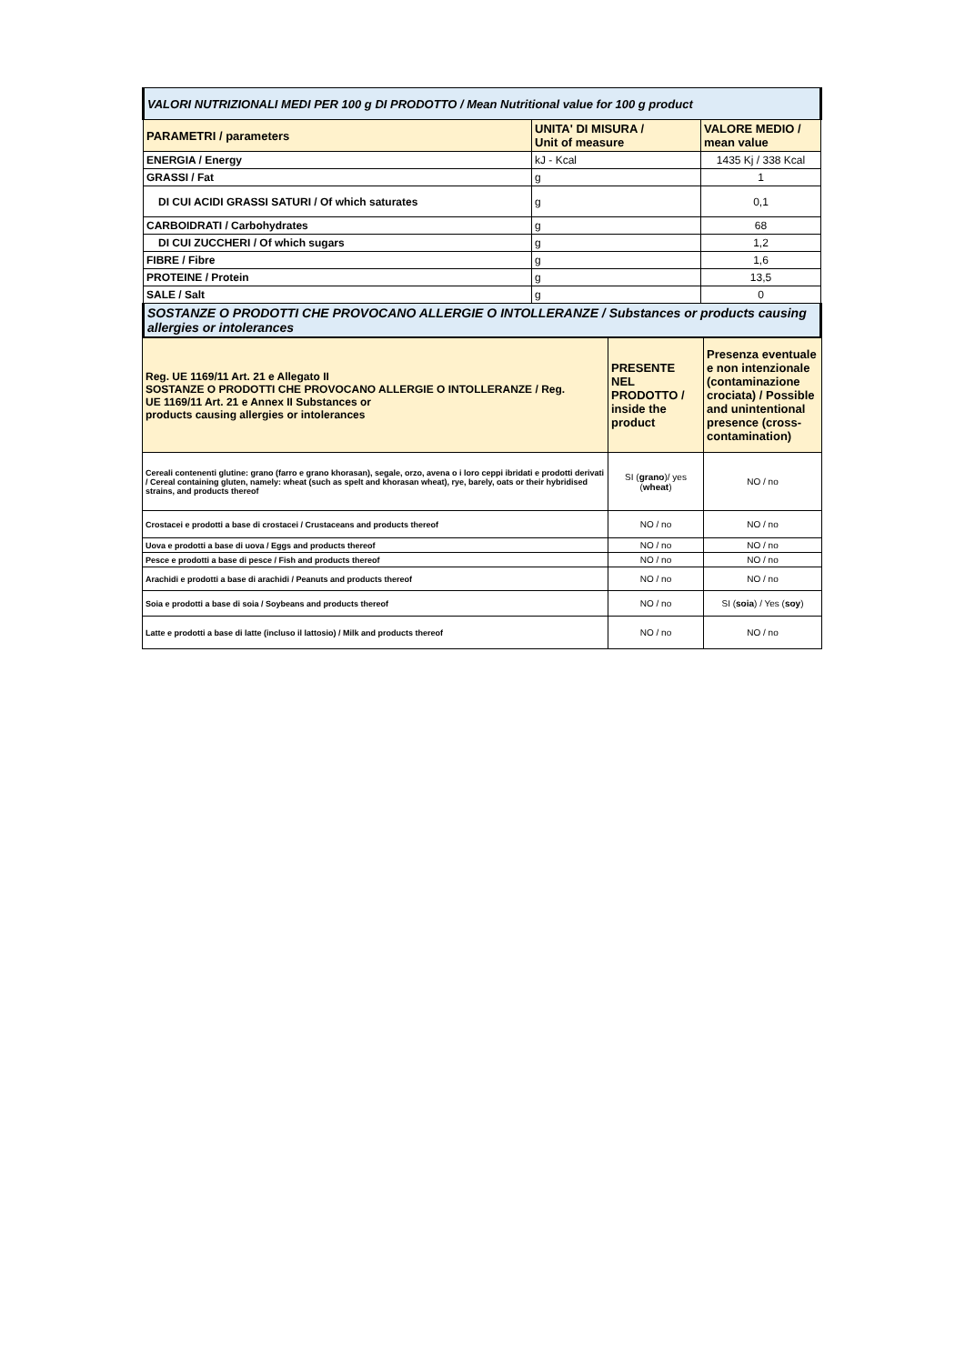| VALORI NUTRIZIONALI MEDI PER 100 g DI PRODOTTO / Mean Nutritional value for 100 g product | | |
| PARAMETRI / parameters | UNITA' DI MISURA / Unit of measure | VALORE MEDIO / mean value |
| ENERGIA / Energy | kJ - Kcal | 1435 Kj / 338 Kcal |
| GRASSI / Fat | g | 1 |
| DI CUI ACIDI GRASSI SATURI / Of which saturates | g | 0,1 |
| CARBOIDRATI / Carbohydrates | g | 68 |
| DI CUI ZUCCHERI / Of which sugars | g | 1,2 |
| FIBRE / Fibre | g | 1,6 |
| PROTEINE / Protein | g | 13,5 |
| SALE / Salt | g | 0 |
| SOSTANZE O PRODOTTI CHE PROVOCANO ALLERGIE O INTOLLERANZE / Substances or products causing allergies or intolerances | | |
| Reg. UE 1169/11 Art. 21 e Allegato II SOSTANZE O PRODOTTI CHE PROVOCANO ALLERGIE O INTOLLERANZE / Reg. UE 1169/11 Art. 21 e Annex II Substances or products causing allergies or intolerances | PRESENTE NEL PRODOTTO / inside the product | Presenza eventuale e non intenzionale (contaminazione crociata) / Possible and unintentional presence (cross-contamination) |
| Cereali contenenti glutine: grano (farro e grano khorasan), segale, orzo, avena o i loro ceppi ibridati e prodotti derivati / Cereal containing gluten, namely: wheat (such as spelt and khorasan wheat), rye, barely, oats or their hybridised strains, and products thereof | SI ( grano )/ yes ( wheat ) | NO / no |
| Crostacei e prodotti a base di crostacei / Crustaceans and products thereof | NO / no | NO / no |
| Uova e prodotti a base di uova / Eggs and products thereof | NO / no | NO / no |
| Pesce e prodotti a base di pesce / Fish and products thereof | NO / no | NO / no |
| Arachidi e prodotti a base di arachidi / Peanuts and products thereof | NO / no | NO / no |
| Soia e prodotti a base di soia / Soybeans and products thereof | NO / no | SI ( soia ) / Yes ( soy ) |
| Latte e prodotti a base di latte (incluso il lattosio) / Milk and products thereof | NO / no | NO / no |